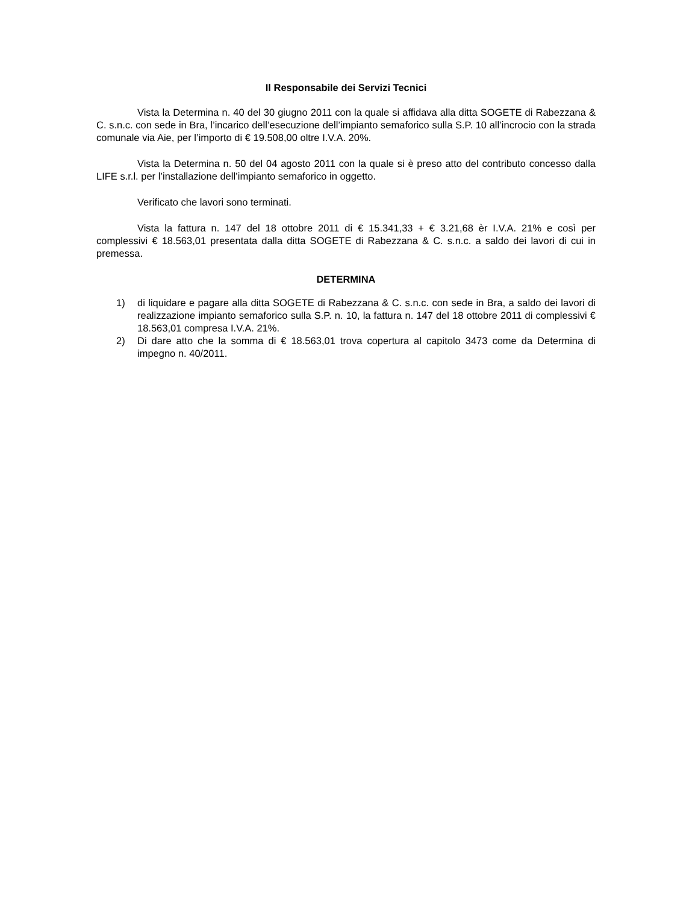Il Responsabile dei Servizi Tecnici
Vista la Determina n. 40 del 30 giugno 2011 con la quale si affidava alla ditta SOGETE di Rabezzana & C. s.n.c. con sede in Bra, l’incarico dell’esecuzione dell’impianto semaforico sulla S.P. 10 all’incrocio con la strada comunale via Aie, per l’importo di € 19.508,00 oltre I.V.A. 20%.
Vista la Determina n. 50 del 04 agosto 2011 con la quale si è preso atto del contributo concesso dalla LIFE s.r.l. per l’installazione dell’impianto semaforico in oggetto.
Verificato che lavori sono terminati.
Vista la fattura n. 147 del 18 ottobre 2011 di € 15.341,33 + € 3.21,68 èr I.V.A. 21% e così per complessivi € 18.563,01 presentata dalla ditta SOGETE di Rabezzana & C. s.n.c. a saldo dei lavori di cui in premessa.
DETERMINA
1) di liquidare e pagare alla ditta SOGETE di Rabezzana & C. s.n.c. con sede in Bra, a saldo dei lavori di realizzazione impianto semaforico sulla S.P. n. 10, la fattura n. 147 del 18 ottobre 2011 di complessivi € 18.563,01 compresa I.V.A. 21%.
2) Di dare atto che la somma di € 18.563,01 trova copertura al capitolo 3473 come da Determina di impegno n. 40/2011.